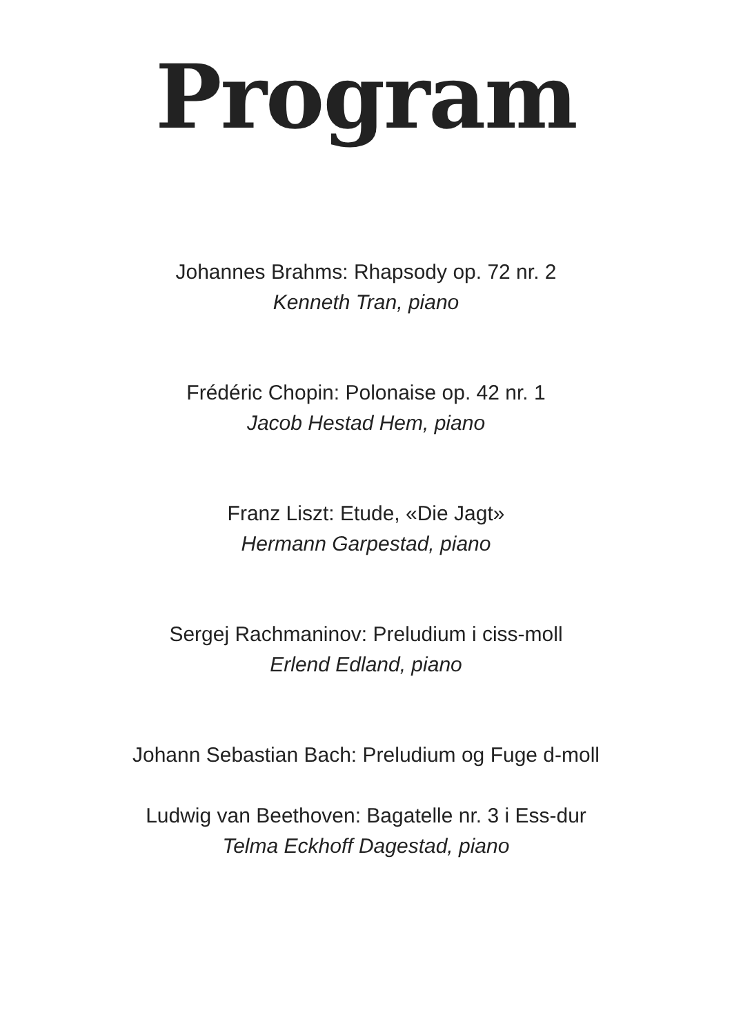Program
Johannes Brahms: Rhapsody op. 72 nr. 2
Kenneth Tran, piano
Frédéric Chopin: Polonaise op. 42 nr. 1
Jacob Hestad Hem, piano
Franz Liszt: Etude, «Die Jagt»
Hermann Garpestad, piano
Sergej Rachmaninov: Preludium i ciss-moll
Erlend Edland, piano
Johann Sebastian Bach: Preludium og Fuge d-moll
Ludwig van Beethoven: Bagatelle nr. 3 i Ess-dur
Telma Eckhoff Dagestad, piano